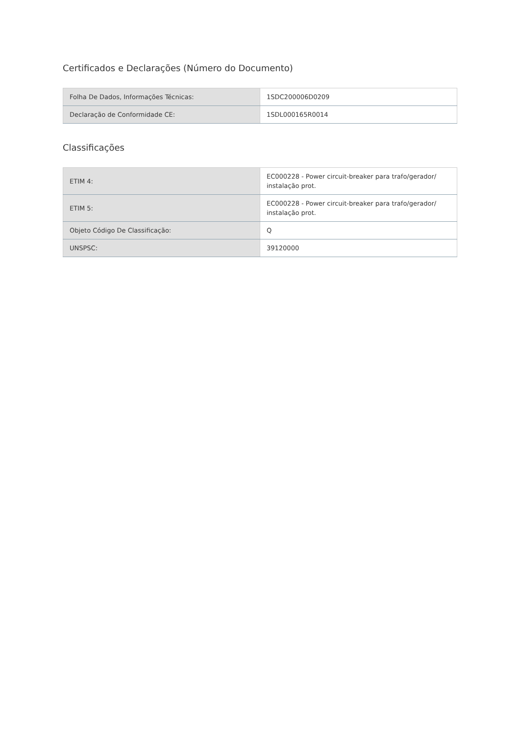Certificados e Declarações (Número do Documento)
| Folha De Dados, Informações Técnicas: | 1SDC200006D0209 |
| Declaração de Conformidade CE: | 1SDL000165R0014 |
Classificações
| ETIM 4: | EC000228 - Power circuit-breaker para trafo/gerador/ instalação prot. |
| ETIM 5: | EC000228 - Power circuit-breaker para trafo/gerador/ instalação prot. |
| Objeto Código De Classificação: | Q |
| UNSPSC: | 39120000 |